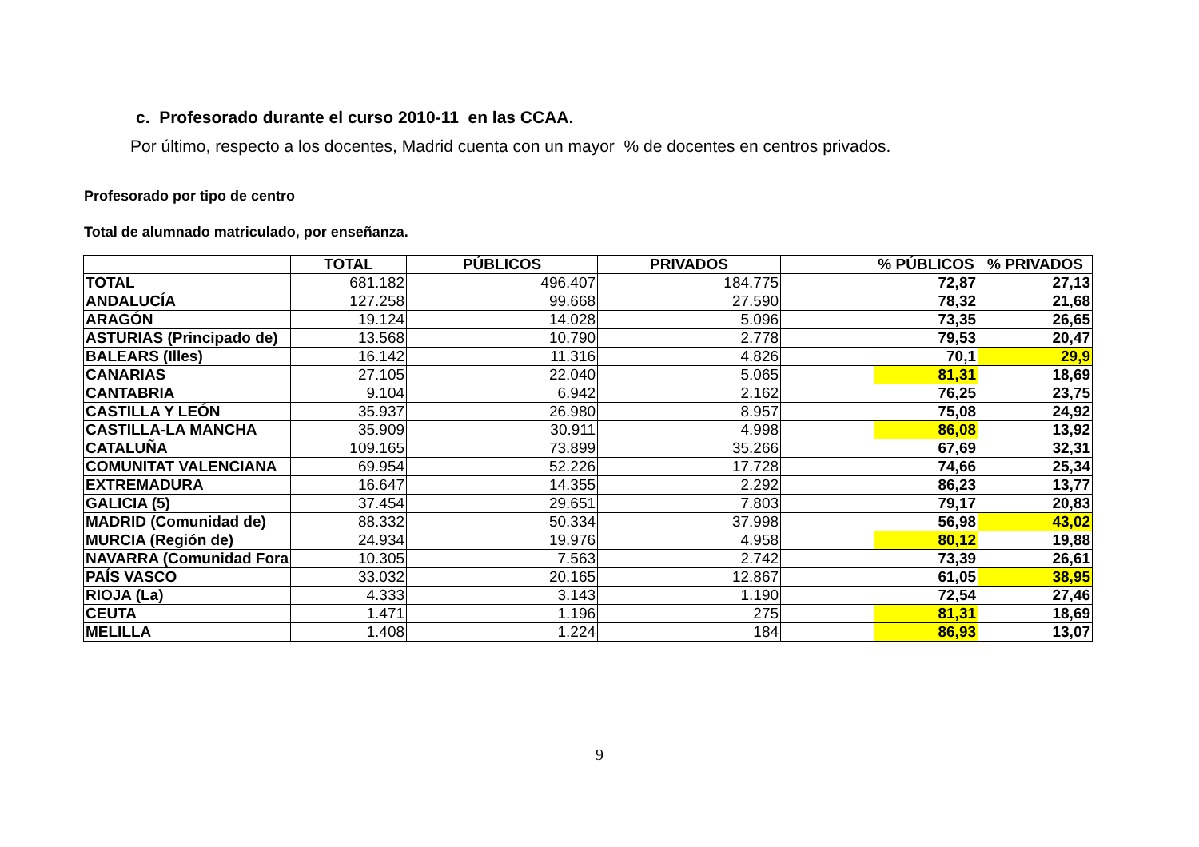c. Profesorado durante el curso 2010-11 en las CCAA.
Por último, respecto a los docentes, Madrid cuenta con un mayor % de docentes en centros privados.
Profesorado por tipo de centro
Total de alumnado matriculado, por enseñanza.
| | TOTAL | PÚBLICOS | PRIVADOS | | % PÚBLICOS | % PRIVADOS |
| --- | --- | --- | --- | --- | --- | --- |
| TOTAL | 681.182 | 496.407 | 184.775 | | 72,87 | 27,13 |
| ANDALUCÍA | 127.258 | 99.668 | 27.590 | | 78,32 | 21,68 |
| ARAGÓN | 19.124 | 14.028 | 5.096 | | 73,35 | 26,65 |
| ASTURIAS (Principado de) | 13.568 | 10.790 | 2.778 | | 79,53 | 20,47 |
| BALEARS (Illes) | 16.142 | 11.316 | 4.826 | | 70,1 | 29,9 |
| CANARIAS | 27.105 | 22.040 | 5.065 | | 81,31 | 18,69 |
| CANTABRIA | 9.104 | 6.942 | 2.162 | | 76,25 | 23,75 |
| CASTILLA Y LEÓN | 35.937 | 26.980 | 8.957 | | 75,08 | 24,92 |
| CASTILLA-LA MANCHA | 35.909 | 30.911 | 4.998 | | 86,08 | 13,92 |
| CATALUÑA | 109.165 | 73.899 | 35.266 | | 67,69 | 32,31 |
| COMUNITAT VALENCIANA | 69.954 | 52.226 | 17.728 | | 74,66 | 25,34 |
| EXTREMADURA | 16.647 | 14.355 | 2.292 | | 86,23 | 13,77 |
| GALICIA (5) | 37.454 | 29.651 | 7.803 | | 79,17 | 20,83 |
| MADRID (Comunidad de) | 88.332 | 50.334 | 37.998 | | 56,98 | 43,02 |
| MURCIA (Región de) | 24.934 | 19.976 | 4.958 | | 80,12 | 19,88 |
| NAVARRA (Comunidad Fora | 10.305 | 7.563 | 2.742 | | 73,39 | 26,61 |
| PAÍS VASCO | 33.032 | 20.165 | 12.867 | | 61,05 | 38,95 |
| RIOJA (La) | 4.333 | 3.143 | 1.190 | | 72,54 | 27,46 |
| CEUTA | 1.471 | 1.196 | 275 | | 81,31 | 18,69 |
| MELILLA | 1.408 | 1.224 | 184 | | 86,93 | 13,07 |
9